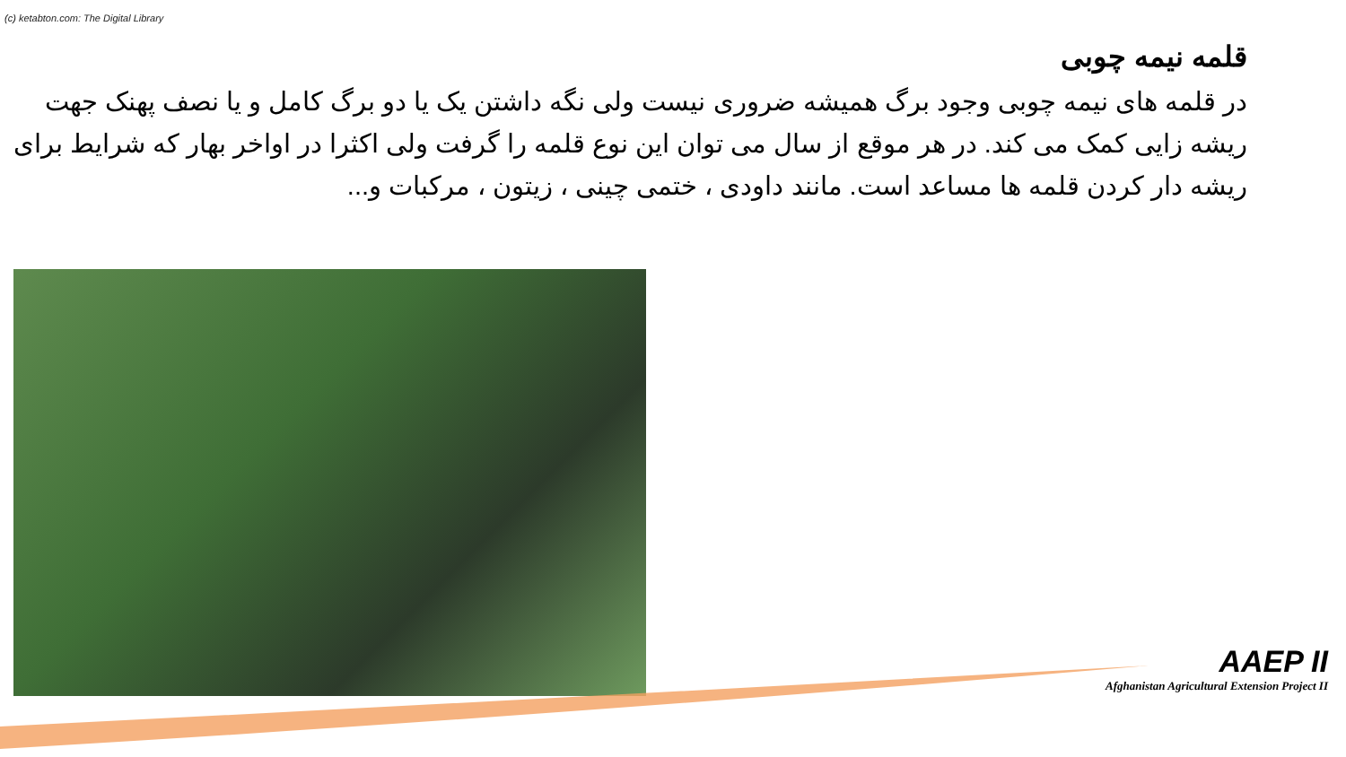(c) ketabton.com: The Digital Library
قلمه نیمه چوبی
در قلمه های نیمه چوبی وجود برگ همیشه ضروری نیست ولی نگه داشتن یک یا دو برگ کامل و یا نصف پهنک جهت ریشه زایی کمک می کند. در هر موقع از سال می توان این نوع قلمه را گرفت ولی اکثرا در اواخر بهار که شرایط برای ریشه دار کردن قلمه ها مساعد است. مانند داودی ، ختمی چینی ، زیتون ، مرکبات و...
AAEP II
Afghanistan Agricultural Extension Project II